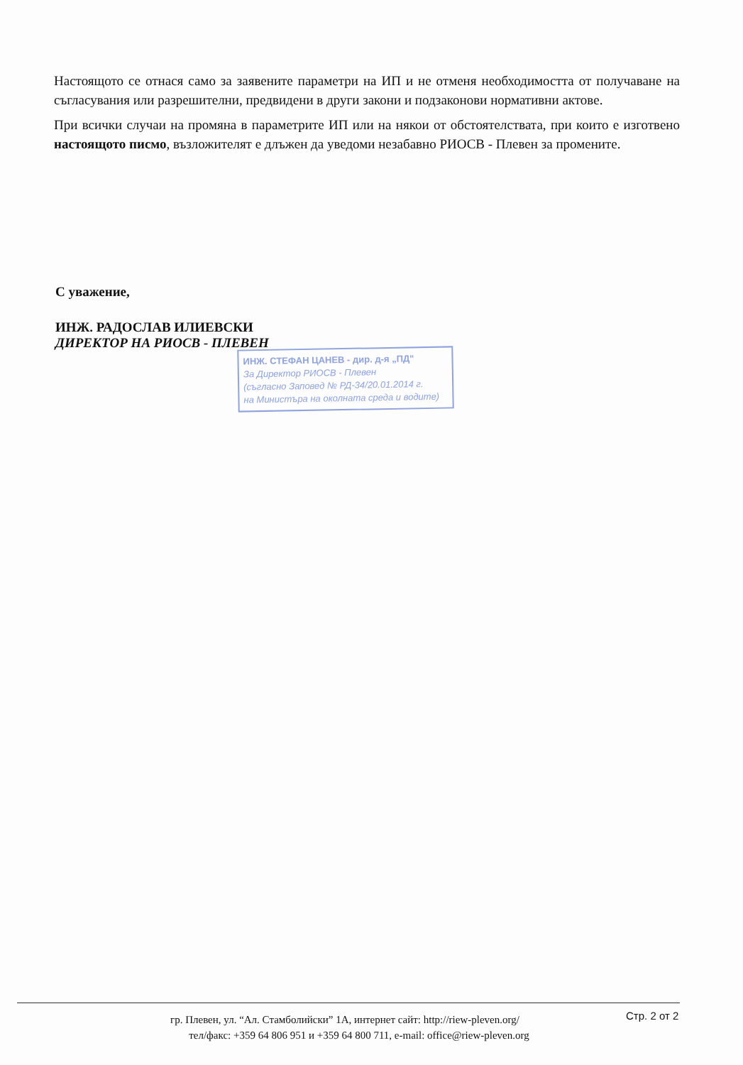Настоящото се отнася само за заявените параметри на ИП и не отменя необходимостта от получаване на съгласувания или разрешителни, предвидени в други закони и подзаконови нормативни актове.
При всички случаи на промяна в параметрите ИП или на някои от обстоятелствата, при които е изготвено настоящото писмо, възложителят е длъжен да уведоми незабавно РИОСВ - Плевен за промените.
С уважение,
ИНЖ. РАДОСЛАВ ИЛИЕВСКИ
ДИРЕКТОР НА РИОСВ - ПЛЕВЕН
ИНЖ. СТЕФАН ЦАНЕВ - дир. д-я „ПД"
За Директор РИОСВ - Плевен
(съгласно Заповед № РД-34/20.01.2014 г.
на Министъра на околната среда и водите)
гр. Плевен, ул. “Ал. Стамболийски” 1А, интернет сайт: http://riew-pleven.org/
тел/факс: +359 64 806 951 и +359 64 800 711, e-mail: office@riew-pleven.org
Стр. 2 от 2